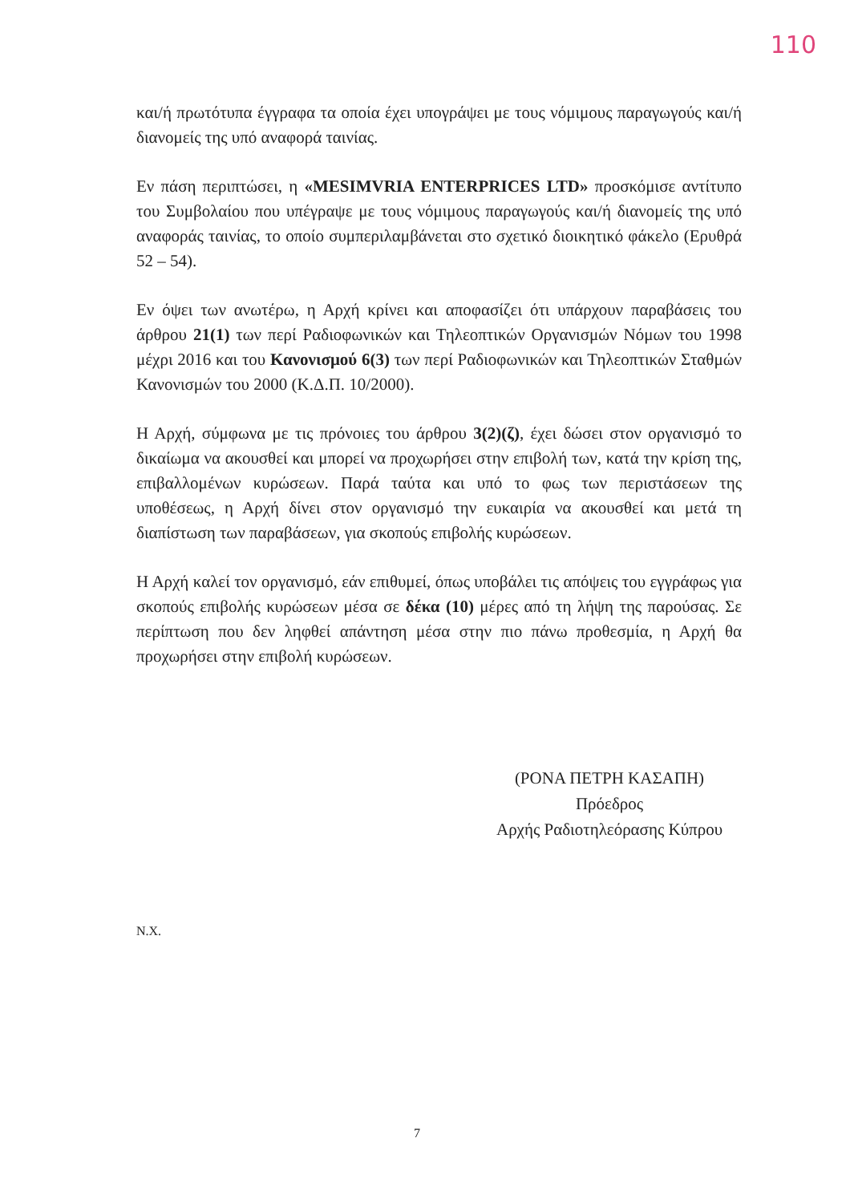110
και/ή πρωτότυπα έγγραφα τα οποία έχει υπογράψει με τους νόμιμους παραγωγούς και/ή διανομείς της υπό αναφορά ταινίας.
Εν πάση περιπτώσει, η «MESIMVRIA ENTERPRICES LTD» προσκόμισε αντίτυπο του Συμβολαίου που υπέγραψε με τους νόμιμους παραγωγούς και/ή διανομείς της υπό αναφοράς ταινίας, το οποίο συμπεριλαμβάνεται στο σχετικό διοικητικό φάκελο (Ερυθρά 52 – 54).
Εν όψει των ανωτέρω, η Αρχή κρίνει και αποφασίζει ότι υπάρχουν παραβάσεις του άρθρου 21(1) των περί Ραδιοφωνικών και Τηλεοπτικών Οργανισμών Νόμων του 1998 μέχρι 2016 και του Κανονισμού 6(3) των περί Ραδιοφωνικών και Τηλεοπτικών Σταθμών Κανονισμών του 2000 (Κ.Δ.Π. 10/2000).
Η Αρχή, σύμφωνα με τις πρόνοιες του άρθρου 3(2)(ζ), έχει δώσει στον οργανισμό το δικαίωμα να ακουσθεί και μπορεί να προχωρήσει στην επιβολή των, κατά την κρίση της, επιβαλλομένων κυρώσεων. Παρά ταύτα και υπό το φως των περιστάσεων της υποθέσεως, η Αρχή δίνει στον οργανισμό την ευκαιρία να ακουσθεί και μετά τη διαπίστωση των παραβάσεων, για σκοπούς επιβολής κυρώσεων.
Η Αρχή καλεί τον οργανισμό, εάν επιθυμεί, όπως υποβάλει τις απόψεις του εγγράφως για σκοπούς επιβολής κυρώσεων μέσα σε δέκα (10) μέρες από τη λήψη της παρούσας. Σε περίπτωση που δεν ληφθεί απάντηση μέσα στην πιο πάνω προθεσμία, η Αρχή θα προχωρήσει στην επιβολή κυρώσεων.
(ΡΟΝΑ ΠΕΤΡΗ ΚΑΣΑΠΗ)
Πρόεδρος
Αρχής Ραδιοτηλεόρασης Κύπρου
Ν.Χ.
7